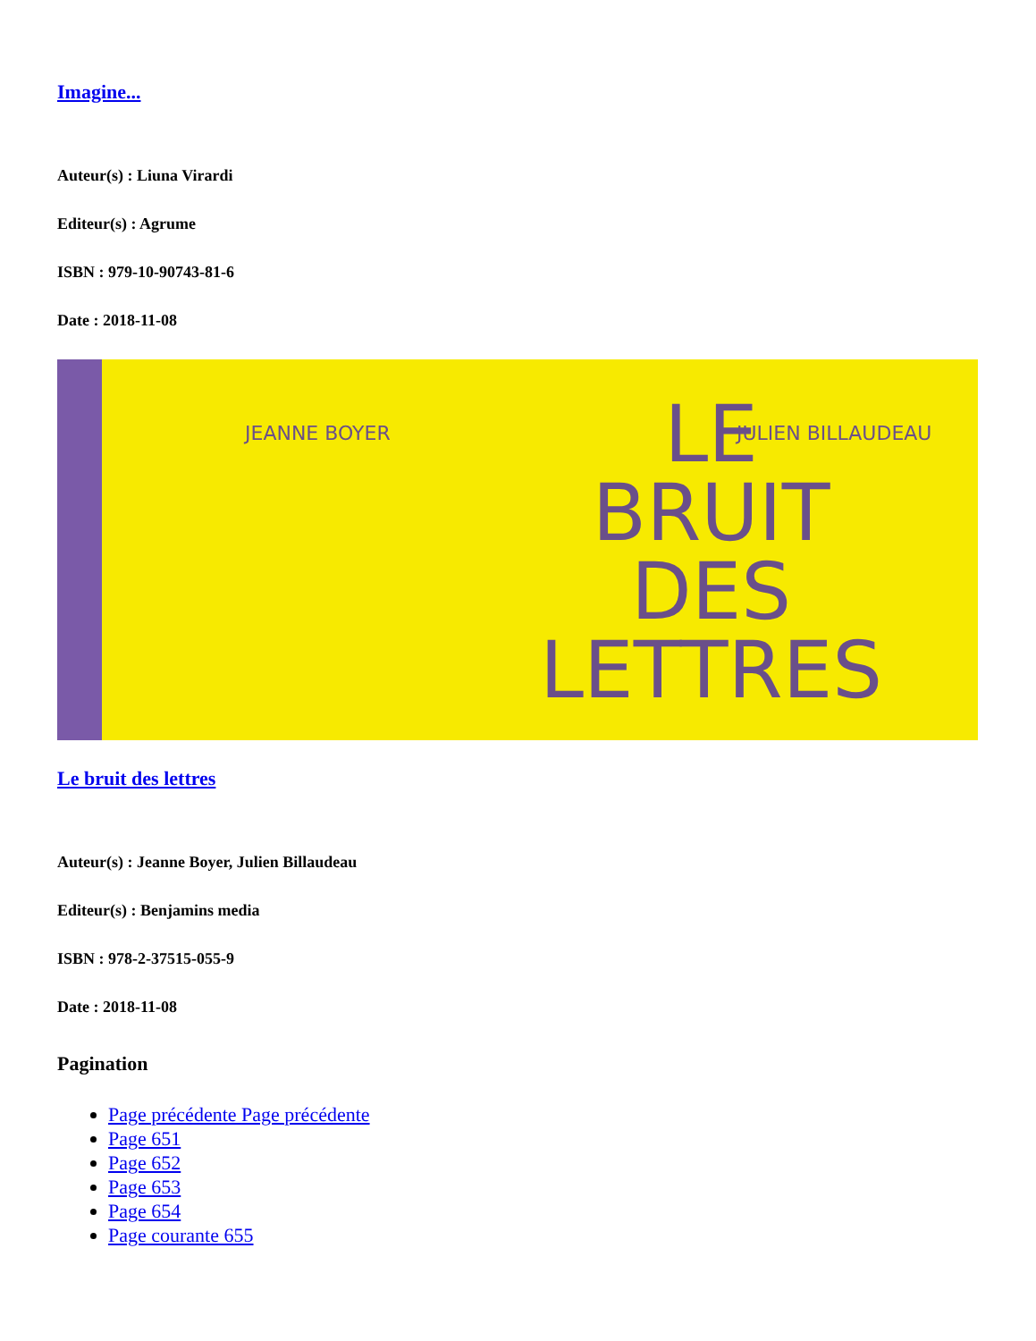Imagine...
Auteur(s) : Liuna Virardi
Editeur(s) : Agrume
ISBN : 979-10-90743-81-6
Date : 2018-11-08
JEANNE BOYER JULIEN BILLAUDEAU
LE
BRUIT
DES
LETTRES
Le bruit des lettres
Auteur(s) : Jeanne Boyer, Julien Billaudeau
Editeur(s) : Benjamins media
ISBN : 978-2-37515-055-9
Date : 2018-11-08
Pagination
Page précédente Page précédente
Page 651
Page 652
Page 653
Page 654
Page courante 655